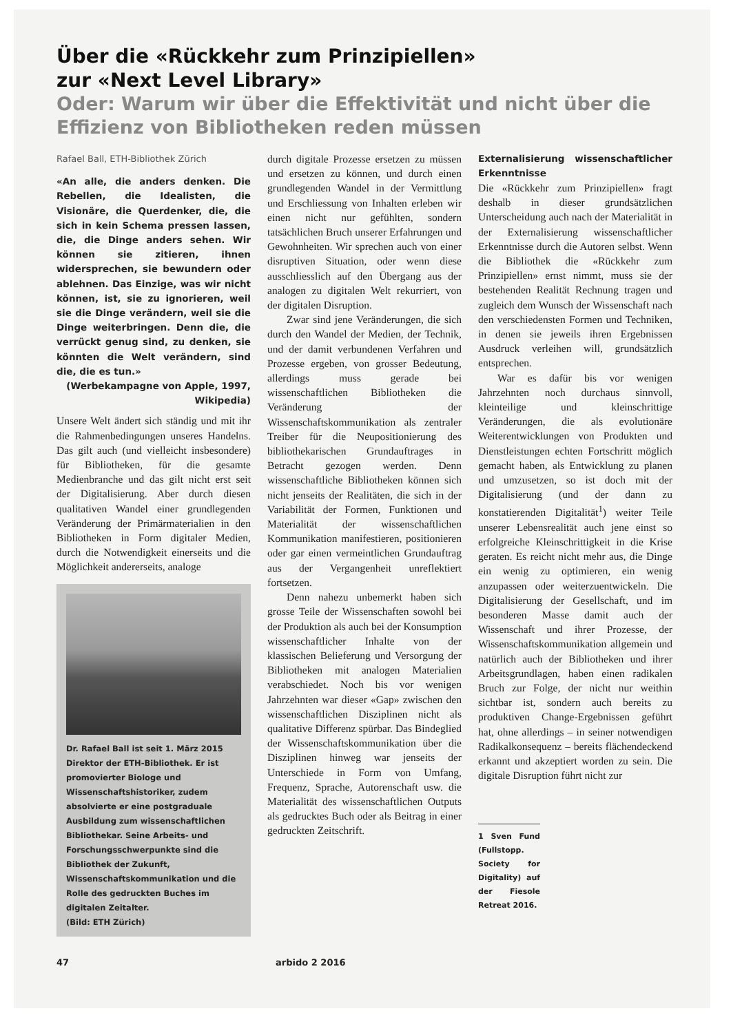Über die «Rückkehr zum Prinzipiellen»
zur «Next Level Library»
Oder: Warum wir über die Effektivität und nicht über die Effizienz von Bibliotheken reden müssen
Rafael Ball, ETH-Bibliothek Zürich
«An alle, die anders denken. Die Rebellen, die Idealisten, die Visionäre, die Querdenker, die, die sich in kein Schema pressen lassen, die, die Dinge anders sehen. Wir können sie zitieren, ihnen widersprechen, sie bewundern oder ablehnen. Das Einzige, was wir nicht können, ist, sie zu ignorieren, weil sie die Dinge verändern, weil sie die Dinge weiterbringen. Denn die, die verrückt genug sind, zu denken, sie könnten die Welt verändern, sind die, die es tun.»
(Werbekampagne von Apple, 1997, Wikipedia)
Unsere Welt ändert sich ständig und mit ihr die Rahmenbedingungen unseres Handelns. Das gilt auch (und vielleicht insbesondere) für Bibliotheken, für die gesamte Medienbranche und das gilt nicht erst seit der Digitalisierung. Aber durch diesen qualitativen Wandel einer grundlegenden Veränderung der Primärmaterialien in den Bibliotheken in Form digitaler Medien, durch die Notwendigkeit einerseits und die Möglichkeit andererseits, analoge
Dr. Rafael Ball ist seit 1. März 2015 Direktor der ETH-Bibliothek. Er ist promovierter Biologe und Wissenschaftshistoriker, zudem absolvierte er eine postgraduale Ausbildung zum wissenschaftlichen Bibliothekar. Seine Arbeits- und Forschungsschwerpunkte sind die Bibliothek der Zukunft, Wissenschaftskommunikation und die Rolle des gedruckten Buches im digitalen Zeitalter.
(Bild: ETH Zürich)
durch digitale Prozesse ersetzen zu müssen und ersetzen zu können, und durch einen grundlegenden Wandel in der Vermittlung und Erschliessung von Inhalten erleben wir einen nicht nur gefühlten, sondern tatsächlichen Bruch unserer Erfahrungen und Gewohnheiten. Wir sprechen auch von einer disruptiven Situation, oder wenn diese ausschliesslich auf den Übergang aus der analogen zu digitalen Welt rekurriert, von der digitalen Disruption.
Zwar sind jene Veränderungen, die sich durch den Wandel der Medien, der Technik, und der damit verbundenen Verfahren und Prozesse ergeben, von grosser Bedeutung, allerdings muss gerade bei wissenschaftlichen Bibliotheken die Veränderung der Wissenschaftskommunikation als zentraler Treiber für die Neupositionierung des bibliothekarischen Grundauftrages in Betracht gezogen werden. Denn wissenschaftliche Bibliotheken können sich nicht jenseits der Realitäten, die sich in der Variabilität der Formen, Funktionen und Materialität der wissenschaftlichen Kommunikation manifestieren, positionieren oder gar einen vermeintlichen Grundauftrag aus der Vergangenheit unreflektiert fortsetzen.
Denn nahezu unbemerkt haben sich grosse Teile der Wissenschaften sowohl bei der Produktion als auch bei der Konsumption wissenschaftlicher Inhalte von der klassischen Belieferung und Versorgung der Bibliotheken mit analogen Materialien verabschiedet. Noch bis vor wenigen Jahrzehnten war dieser «Gap» zwischen den wissenschaftlichen Disziplinen nicht als qualitative Differenz spürbar. Das Bindeglied der Wissenschaftskommunikation über die Disziplinen hinweg war jenseits der Unterschiede in Form von Umfang, Frequenz, Sprache, Autorenschaft usw. die Materialität des wissenschaftlichen Outputs als gedrucktes Buch oder als Beitrag in einer gedruckten Zeitschrift.
Externalisierung wissenschaftlicher Erkenntnisse
Die «Rückkehr zum Prinzipiellen» fragt deshalb in dieser grundsätzlichen Unterscheidung auch nach der Materialität in der Externalisierung wissenschaftlicher Erkenntnisse durch die Autoren selbst. Wenn die Bibliothek die «Rückkehr zum Prinzipiellen» ernst nimmt, muss sie der bestehenden Realität Rechnung tragen und zugleich dem Wunsch der Wissenschaft nach den verschiedensten Formen und Techniken, in denen sie jeweils ihren Ergebnissen Ausdruck verleihen will, grundsätzlich entsprechen.
War es dafür bis vor wenigen Jahrzehnten noch durchaus sinnvoll, kleinteilige und kleinschrittige Veränderungen, die als evolutionäre Weiterentwicklungen von Produkten und Dienstleistungen echten Fortschritt möglich gemacht haben, als Entwicklung zu planen und umzusetzen, so ist doch mit der Digitalisierung (und der dann zu konstatierenden Digitalität<sup>1</sup>) weiter Teile unserer Lebensrealität auch jene einst so erfolgreiche Kleinschrittigkeit in die Krise geraten. Es reicht nicht mehr aus, die Dinge ein wenig zu optimieren, ein wenig anzupassen oder weiterzuentwickeln. Die Digitalisierung der Gesellschaft, und im besonderen Masse damit auch der Wissenschaft und ihrer Prozesse, der Wissenschaftskommunikation allgemein und natürlich auch der Bibliotheken und ihrer Arbeitsgrundlagen, haben einen radikalen Bruch zur Folge, der nicht nur weithin sichtbar ist, sondern auch bereits zu produktiven Change-Ergebnissen geführt hat, ohne allerdings – in seiner notwendigen Radikalkonsequenz – bereits flächendeckend erkannt und akzeptiert worden zu sein. Die digitale Disruption führt nicht zur
1 Sven Fund (Fullstopp. Society for Digitality) auf der Fiesole Retreat 2016.
47 arbido 2 2016